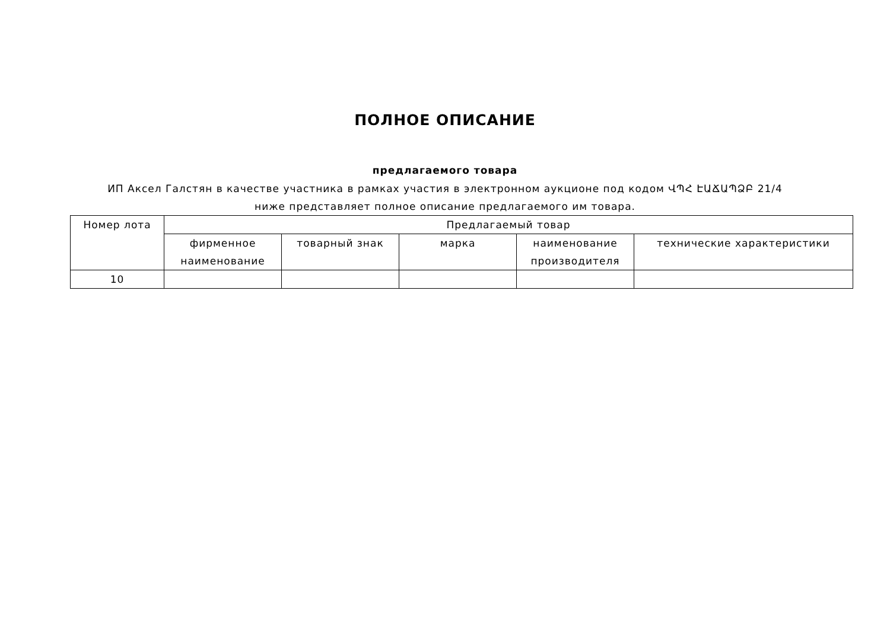ПОЛНОЕ ОПИСАНИЕ
предлагаемого товара
ИП Аксел Галстян в качестве участника в рамках участия в электронном аукционе под кодом ՎՊՀ ԷԱՃԱՊՁԲ 21/4 ниже представляет полное описание предлагаемого им товара.
| Номер лота | Предлагаемый товар | | | | |
| | фирменное наименование | товарный знак | марка | наименование производителя | технические характеристики |
| 10 | | | | | |